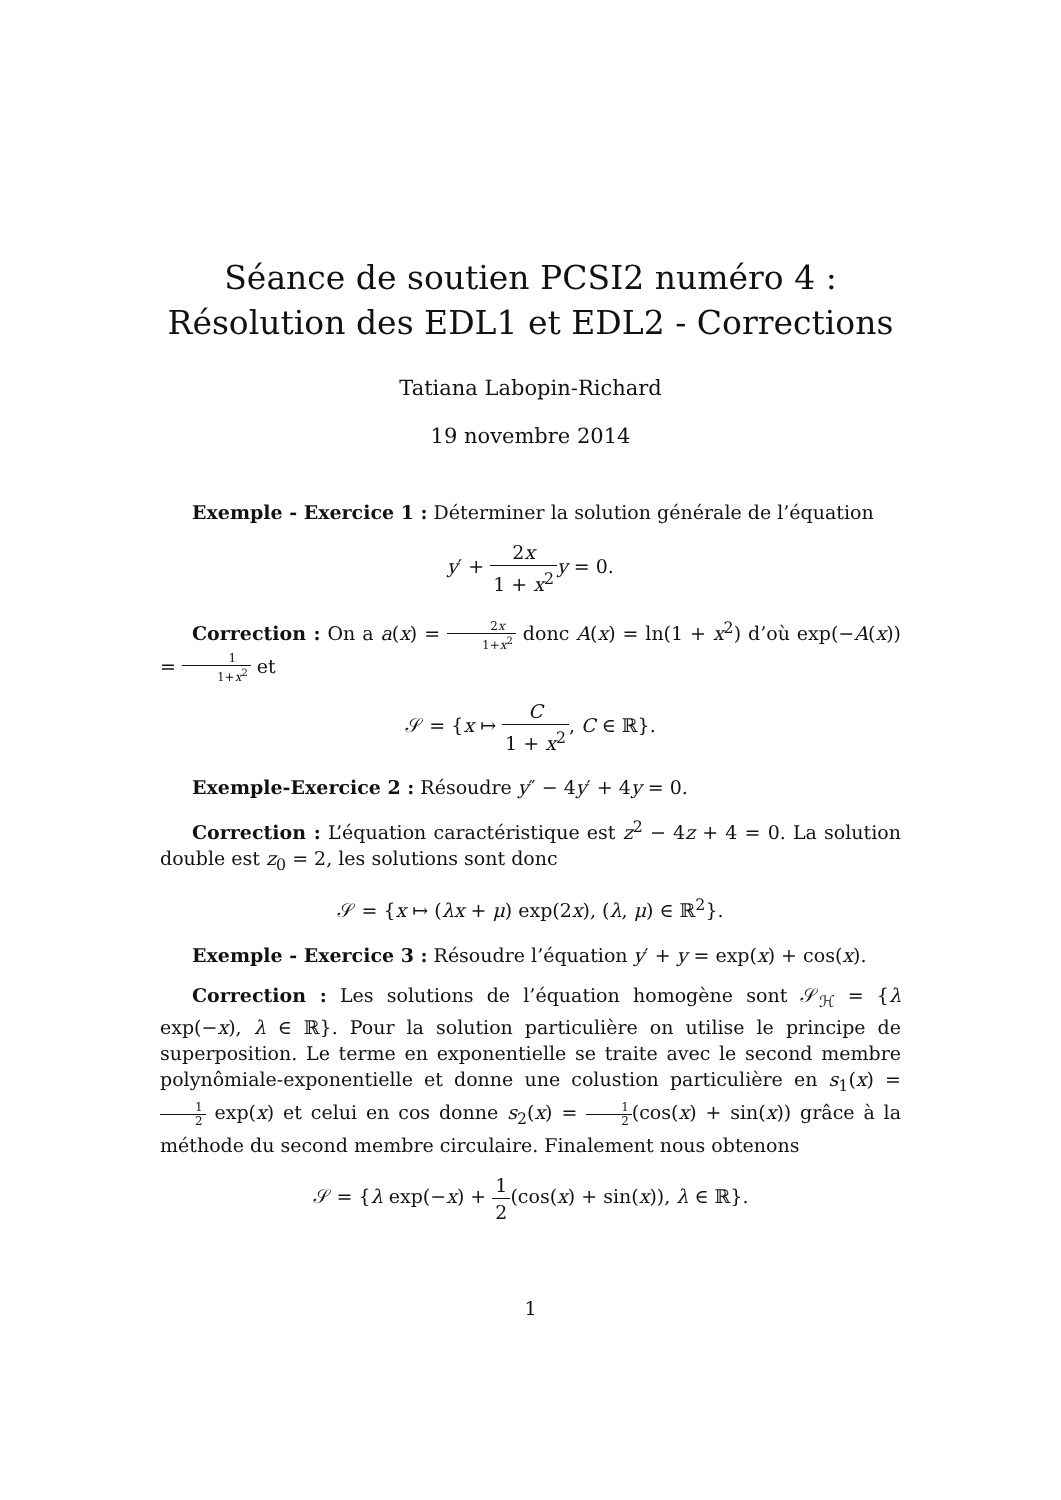Séance de soutien PCSI2 numéro 4 : Résolution des EDL1 et EDL2 - Corrections
Tatiana Labopin-Richard
19 novembre 2014
Exemple - Exercice 1 : Déterminer la solution générale de l’équation
y′ + 2x 1 + x<sup>2</sup> y = 0.
Correction : On a a(x) = 2x 1+x<sup>2</sup> donc A(x) = ln(1 + x<sup>2</sup>) d’où exp(−A(x)) = 1 1+x<sup>2</sup> et
𝒮 = {x ↦ C 1 + x<sup>2</sup>, C ∈ ℝ}.
Exemple-Exercice 2 : Résoudre y″ − 4y′ + 4y = 0.
Correction : L’équation caractéristique est z<sup>2</sup> − 4z + 4 = 0. La solution double est z<sub>0</sub> = 2, les solutions sont donc
𝒮 = {x ↦ (λx + μ) exp(2x), (λ, μ) ∈ ℝ<sup>2</sup>}.
Exemple - Exercice 3 : Résoudre l’équation y′ + y = exp(x) + cos(x).
Correction : Les solutions de l’équation homogène sont 𝒮<sub>ℋ</sub> = {λ exp(−x), λ ∈ ℝ}. Pour la solution particulière on utilise le principe de superposition. Le terme en exponentielle se traite avec le second membre polynômiale-exponentielle et donne une colustion particulière en s<sub>1</sub>(x) = 1 2 exp(x) et celui en cos donne s<sub>2</sub>(x) = 1 2(cos(x) + sin(x)) grâce à la méthode du second membre circulaire. Finalement nous obtenons
𝒮 = {λ exp(−x) + 1 2(cos(x) + sin(x)), λ ∈ ℝ}.
1